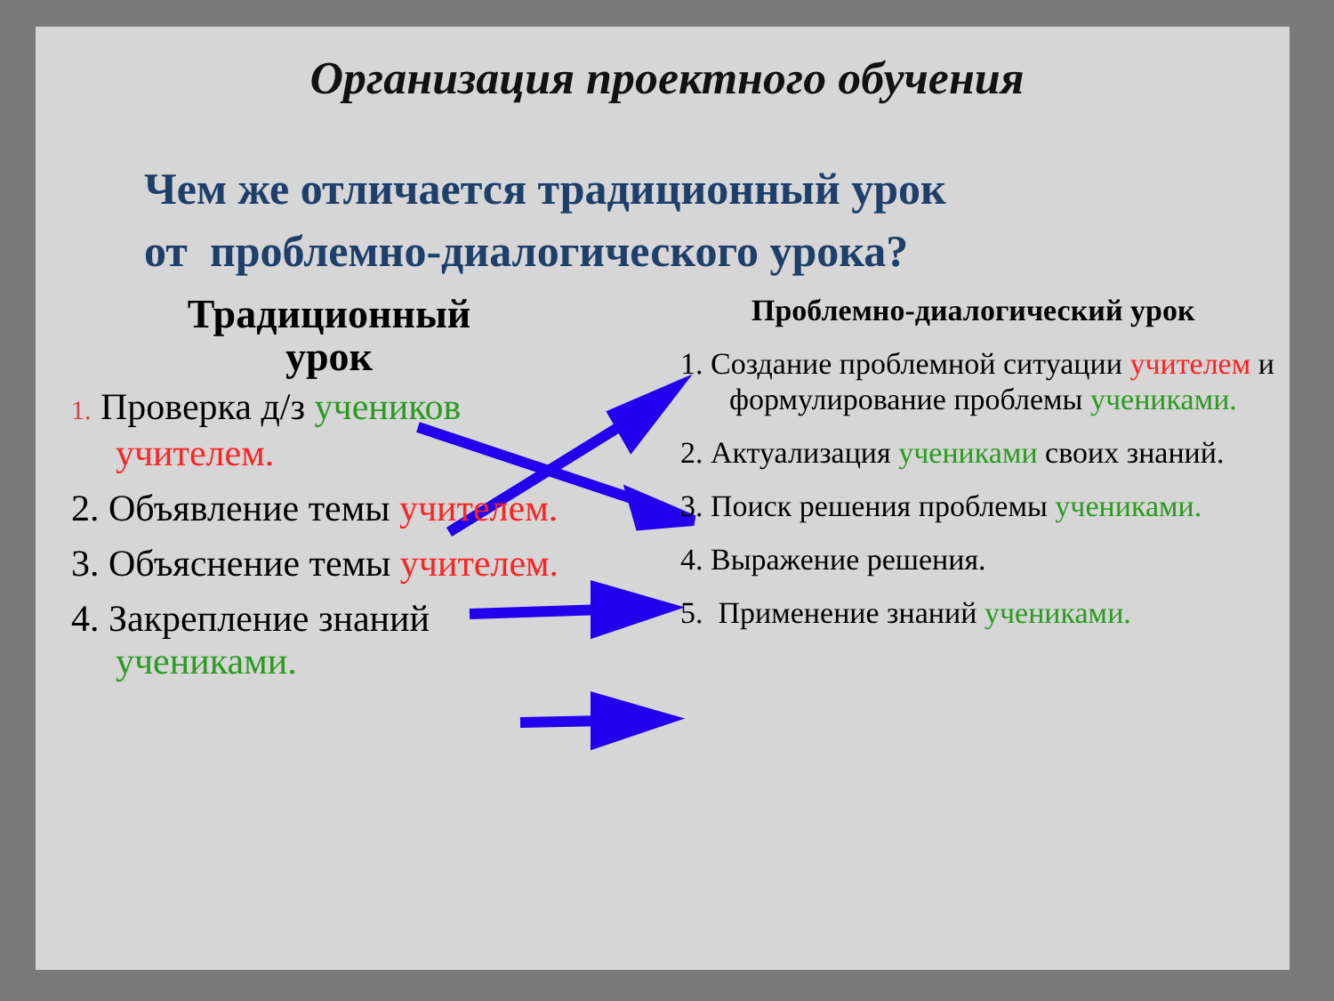Организация проектного обучения
Чем же отличается традиционный урок
от проблемно-диалогического урока?
Традиционный
урок
1. Проверка д/з учеников учителем.
2. Объявление темы учителем.
3. Объяснение темы учителем.
4. Закрепление знаний учениками.
Проблемно-диалогический урок
1. Создание проблемной ситуации учителем и формулирование проблемы учениками.
2. Актуализация учениками своих знаний.
3. Поиск решения проблемы учениками.
4. Выражение решения.
5. Применение знаний учениками.